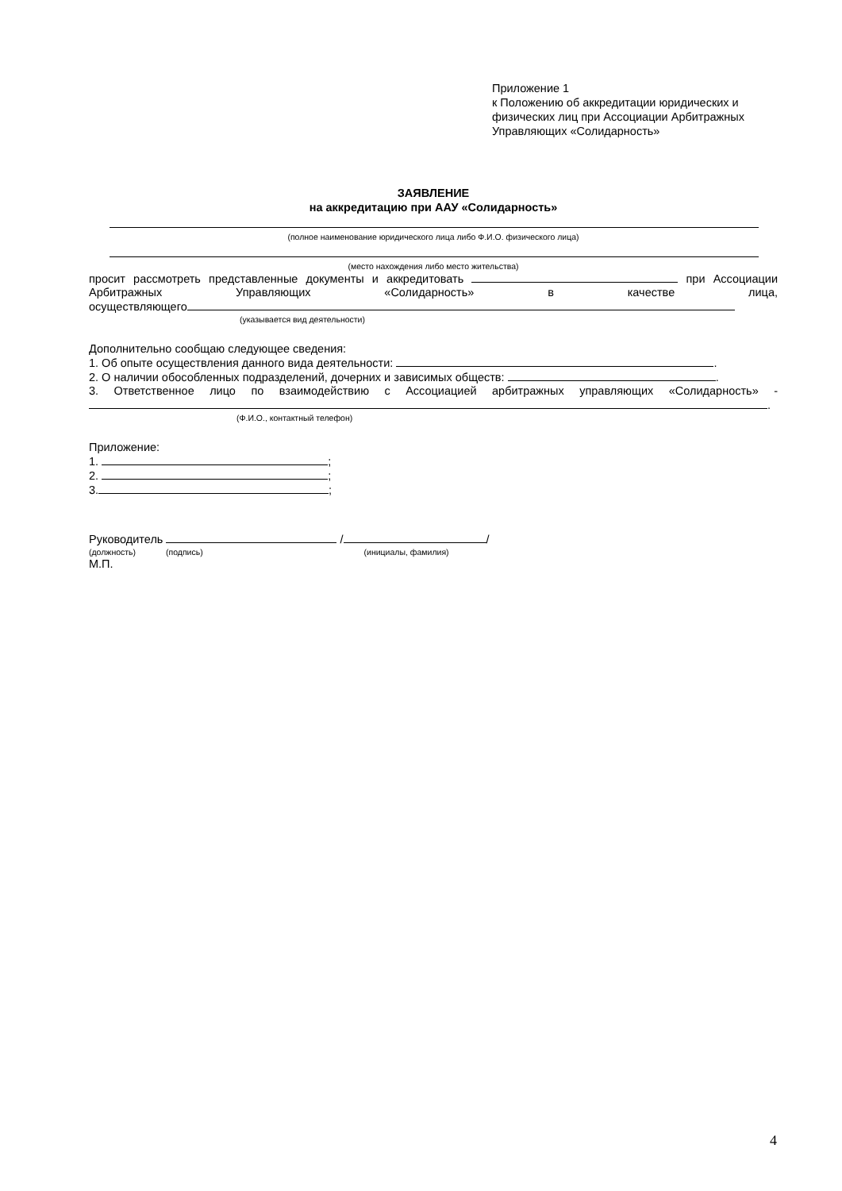Приложение 1
к Положению об аккредитации юридических и физических лиц при Ассоциации Арбитражных Управляющих «Солидарность»
ЗАЯВЛЕНИЕ
на аккредитацию при ААУ «Солидарность»
(полное наименование юридического лица либо Ф.И.О. физического лица)
(место нахождения либо место жительства)
просит рассмотреть представленные документы и аккредитовать при Ассоциации Арбитражных Управляющих «Солидарность» в качестве лица,
осуществляющего
(указывается вид деятельности)
Дополнительно сообщаю следующее сведения:
1. Об опыте осуществления данного вида деятельности: .
2. О наличии обособленных подразделений, дочерних и зависимых обществ: .
3. Ответственное лицо по взаимодействию с Ассоциацией арбитражных управляющих «Солидарность» -
.
(Ф.И.О., контактный телефон)
Приложение:
1. ;
2. ;
3. ;
Руководитель / /
(должность) (подпись) (инициалы, фамилия)
М.П.
4